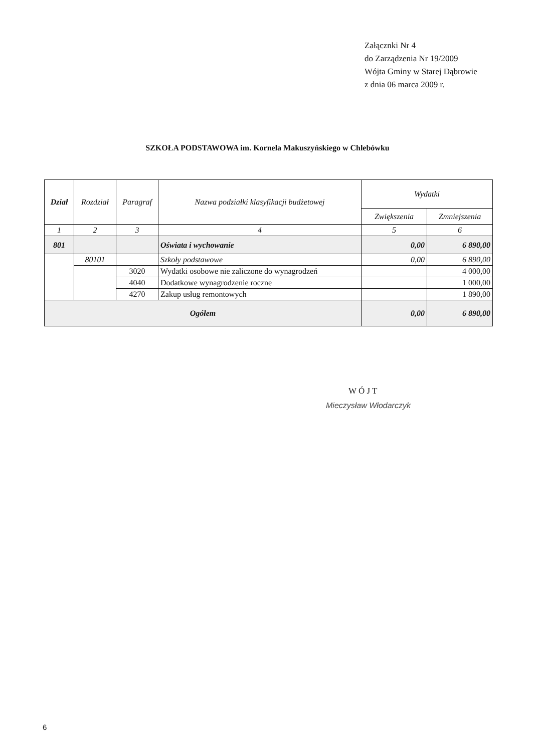Załącznki Nr 4
do Zarządzenia Nr 19/2009
Wójta Gminy w Starej Dąbrowie
z dnia 06 marca 2009 r.
SZKOŁA PODSTAWOWA im. Kornela Makuszyńskiego w Chlebówku
| Dział | Rozdział | Paragraf | Nazwa podziałki klasyfikacji budżetowej | Wydatki | |
| --- | --- | --- | --- | --- | --- |
| | | | | Zwiększenia | Zmniejszenia |
| 1 | 2 | 3 | 4 | 5 | 6 |
| 801 | | | Oświata i wychowanie | 0,00 | 6 890,00 |
| | 80101 | | Szkoły podstawowe | 0,00 | 6 890,00 |
| | | 3020 | Wydatki osobowe nie zaliczone do wynagrodzeń | | 4 000,00 |
| | | 4040 | Dodatkowe wynagrodzenie roczne | | 1 000,00 |
| | | 4270 | Zakup usług remontowych | | 1 890,00 |
| Ogółem | | | | 0,00 | 6 890,00 |
W Ó J T
Mieczysław Włodarczyk
6